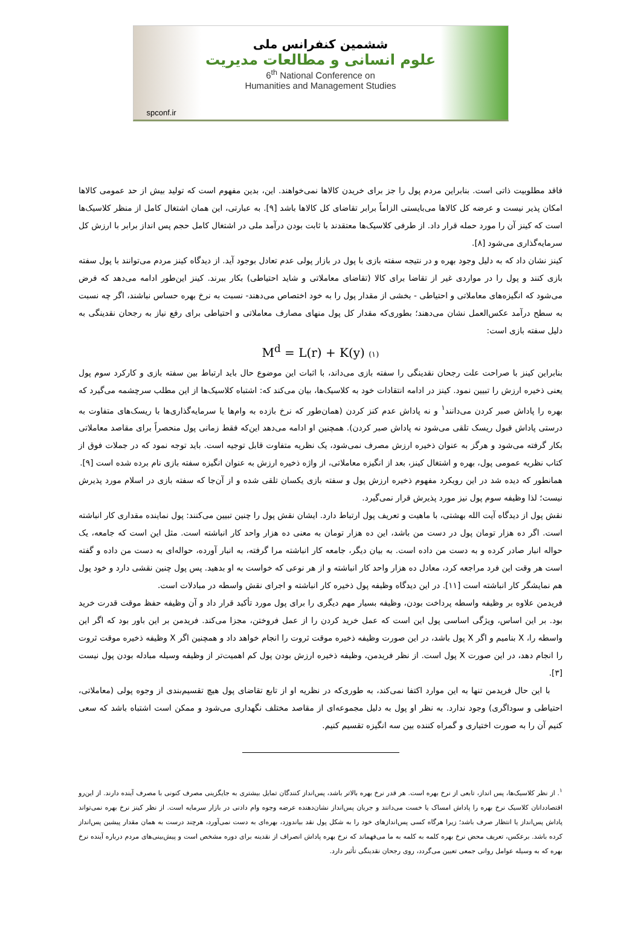ششمین کنفرانس ملی
علوم انسانی و مطالعات مدیریت
6<sup>th</sup> National Conference on
Humanities and Management Studies
spconf.ir
فاقد مطلوبیت ذاتی است. بنابراین مردم پول را جز برای خریدن کالاها نمی‌خواهند. این، بدین مفهوم است که تولید بیش از حد عمومی کالاها امکان پذیر نیست و عرضه کل کالاها می‌بایستی الزاماً برابر تقاضای کل کالاها باشد [۹]. به عبارتی، این همان اشتغال کامل از منظر کلاسیک‌ها است که کینز آن را مورد حمله قرار داد. از طرفی کلاسیک‌ها معتقدند با ثابت بودن درآمد ملی در اشتغال کامل حجم پس انداز برابر با ارزش کل سرمایه‌گذاری می‌شود [۸].
کینز نشان داد که به دلیل وجود بهره و در نتیجه سفته بازی با پول در بازار پولی عدم تعادل بوجود آید. از دیدگاه کینز مردم می‌توانند با پول سفته بازی کنند و پول را در مواردی غیر از تقاضا برای کالا (تقاضای معاملاتی و شاید احتیاطی) بکار ببرند. کینز این‌طور ادامه می‌دهد که فرض می‌شود که انگیزه‌های معاملاتی و احتیاطی - بخشی از مقدار پول را به خود اختصاص می‌دهند- نسبت به نرخ بهره حساس نباشند، اگر چه نسبت به سطح درآمد عکس‌العمل نشان می‌دهند؛ بطوری‌که مقدار کل پول منهای مصارف معاملاتی و احتیاطی برای رفع نیاز به رجحان نقدینگی به دلیل سفته بازی است:
M<sup>d</sup> = L(r) + K(y) (۱)
بنابراین کینز با صراحت علت رجحان نقدینگی را سفته بازی می‌داند، با اثبات این موضوع حال باید ارتباط بین سفته بازی و کارکرد سوم پول یعنی ذخیره ارزش را تبیین نمود. کینز در ادامه انتقادات خود به کلاسیک‌ها، بیان می‌کند که: اشتباه کلاسیک‌ها از این مطلب سرچشمه می‌گیرد که بهره را پاداش صبر کردن می‌دانند<sup>۱</sup> و نه پاداش عدم کنز کردن (همان‌طور که نرخ بازده به وام‌ها یا سرمایه‌گذاری‌ها با ریسک‌های متفاوت به درستی پاداش قبول ریسک تلقی می‌شود نه پاداش صبر کردن). همچنین او ادامه می‌دهد این‌که فقط زمانی پول منحصراً برای مقاصد معاملاتی بکار گرفته می‌شود و هرگز به عنوان ذخیره ارزش مصرف نمی‌شود، یک نظریه متفاوت قابل توجیه است. باید توجه نمود که در جملات فوق از کتاب نظریه عمومی پول، بهره و اشتغال کینز، بعد از انگیزه معاملاتی، از واژه ذخیره ارزش به عنوان انگیزه سفته بازی نام برده شده است [۹].
همانطور که دیده شد در این رویکرد مفهوم ذخیره ارزش پول و سفته بازی یکسان تلقی شده و از آن‌جا که سفته بازی در اسلام مورد پذیرش نیست؛ لذا وظیفه سوم پول نیز مورد پذیرش قرار نمی‌گیرد.
نقش پول از دیدگاه آیت الله بهشتی، با ماهیت و تعریف پول ارتباط دارد. ایشان نقش پول را چنین تبیین می‌کنند: پول نماینده مقداری کار انباشته است. اگر ده هزار تومان پول در دست من باشد، این ده هزار تومان به معنی ده هزار واحد کار انباشته است. مثل این است که جامعه، یک حواله انبار صادر کرده و به دست من داده است. به بیان دیگر، جامعه کار انباشته مرا گرفته، به انبار آورده، حواله‌ای به دست من داده و گفته است هر وقت این فرد مراجعه کرد، معادل ده هزار واحد کار انباشته و از هر نوعی که خواست به او بدهید. پس پول چنین نقشی دارد و خود پول هم نمایشگر کار انباشته است [۱۱]. در این دیدگاه وظیفه پول ذخیره کار انباشته و اجرای نقش واسطه در مبادلات است.
فریدمن علاوه بر وظیفه واسطه پرداخت بودن، وظیفه بسیار مهم دیگری را برای پول مورد تأکید قرار داد و آن وظیفه حفظ موقت قدرت خرید بود. بر این اساس، ویژگی اساسی پول این است که عمل خرید کردن را از عمل فروختن، مجزا می‌کند. فریدمن بر این باور بود که اگر این واسطه را، X بنامیم و اگر X پول باشد، در این صورت وظیفه ذخیره موقت ثروت را انجام خواهد داد و همچنین اگر X وظیفه ذخیره موقت ثروت را انجام دهد، در این صورت X پول است. از نظر فریدمن، وظیفه ذخیره ارزش بودن پول کم اهمیت‌تر از وظیفه وسیله مبادله بودن پول نیست [۳].
با این حال فریدمن تنها به این موارد اکتفا نمی‌کند، به طوری‌که در نظریه او از تابع تقاضای پول هیچ تقسیم‌بندی از وجوه پولی (معاملاتی، احتیاطی و سوداگری) وجود ندارد. به نظر او پول به دلیل مجموعه‌ای از مقاصد مختلف نگهداری می‌شود و ممکن است اشتباه باشد که سعی کنیم آن را به صورت اختیاری و گمراه کننده بین سه انگیزه تقسیم کنیم.
<sup>۱</sup>. از نظر کلاسیک‌ها، پس انداز، تابعی از نرخ بهره است. هر قدر نرخ بهره بالاتر باشد، پس‌انداز کنندگان تمایل بیشتری به جایگزینی مصرف کنونی با مصرف آینده دارند. از این‌رو اقتصاددانان کلاسیک نرخ بهره را پاداش امساک یا خست می‌دانند و جریان پس‌انداز نشان‌دهنده عرضه وجوه وام دادنی در بازار سرمایه است. از نظر کینز نرخ بهره نمی‌تواند پاداش پس‌انداز یا انتظار صرف باشد؛ زیرا هرگاه کسی پس‌اندازهای خود را به شکل پول نقد بیاندوزد، بهره‌ای به دست نمی‌آورد، هرچند درست به همان مقدار پیشین پس‌انداز کرده باشد. برعکس، تعریف محض نرخ بهره کلمه به کلمه به ما می‌فهماند که نرخ بهره پاداش انصراف از نقدینه برای دوره مشخص است و پیش‌بینی‌های مردم درباره آینده نرخ بهره که به وسیله عوامل روانی جمعی تعیین می‌گردد، روی رجحان نقدینگی تأثیر دارد.